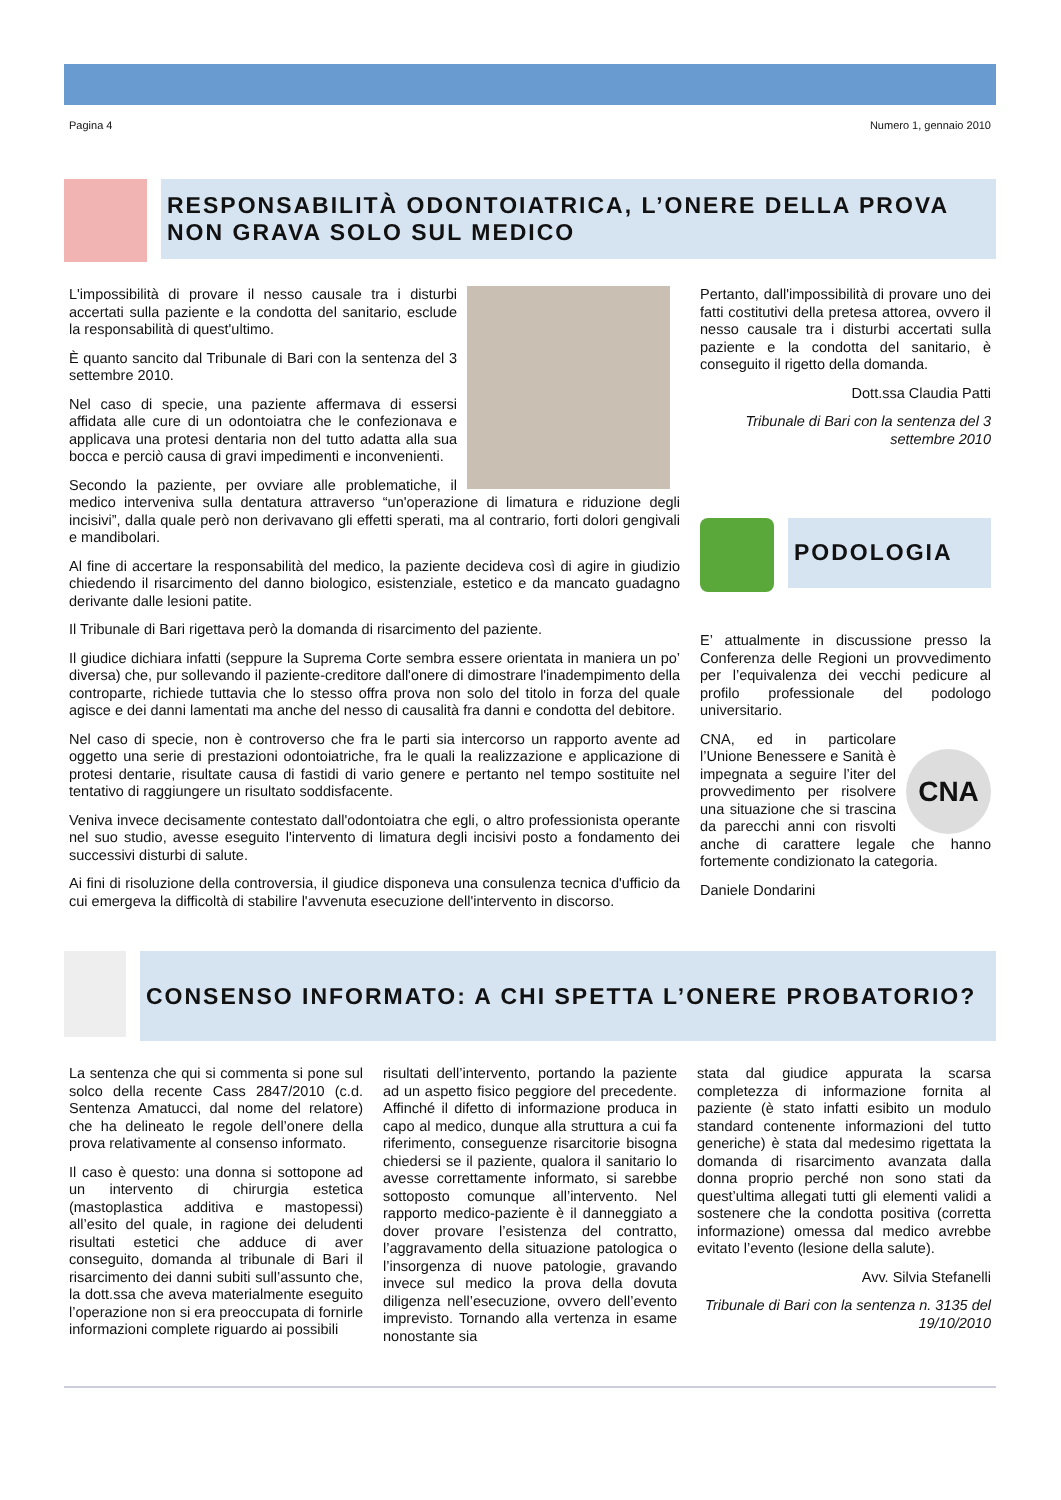Pagina 4 Numero 1, gennaio 2010
RESPONSABILITÀ ODONTOIATRICA, L’ONERE DELLA PROVA NON GRAVA SOLO SUL MEDICO
L'impossibilità di provare il nesso causale tra i disturbi accertati sulla paziente e la condotta del sanitario, esclude la responsabilità di quest'ultimo.
È quanto sancito dal Tribunale di Bari con la sentenza del 3 settembre 2010.
Nel caso di specie, una paziente affermava di essersi affidata alle cure di un odontoiatra che le confezionava e applicava una protesi dentaria non del tutto adatta alla sua bocca e perciò causa di gravi impedimenti e inconvenienti.
Secondo la paziente, per ovviare alle problematiche, il medico interveniva sulla dentatura attraverso “un'operazione di limatura e riduzione degli incisivi”, dalla quale però non derivavano gli effetti sperati, ma al contrario, forti dolori gengivali e mandibolari.
Al fine di accertare la responsabilità del medico, la paziente decideva così di agire in giudizio chiedendo il risarcimento del danno biologico, esistenziale, estetico e da mancato guadagno derivante dalle lesioni patite.
Il Tribunale di Bari rigettava però la domanda di risarcimento del paziente.
Il giudice dichiara infatti (seppure la Suprema Corte sembra essere orientata in maniera un po’ diversa) che, pur sollevando il paziente-creditore dall'onere di dimostrare l'inadempimento della controparte, richiede tuttavia che lo stesso offra prova non solo del titolo in forza del quale agisce e dei danni lamentati ma anche del nesso di causalità fra danni e condotta del debitore.
Nel caso di specie, non è controverso che fra le parti sia intercorso un rapporto avente ad oggetto una serie di prestazioni odontoiatriche, fra le quali la realizzazione e applicazione di protesi dentarie, risultate causa di fastidi di vario genere e pertanto nel tempo sostituite nel tentativo di raggiungere un risultato soddisfacente.
Veniva invece decisamente contestato dall'odontoiatra che egli, o altro professionista operante nel suo studio, avesse eseguito l'intervento di limatura degli incisivi posto a fondamento dei successivi disturbi di salute.
Ai fini di risoluzione della controversia, il giudice disponeva una consulenza tecnica d'ufficio da cui emergeva la difficoltà di stabilire l'avvenuta esecuzione dell'intervento in discorso.
Pertanto, dall'impossibilità di provare uno dei fatti costitutivi della pretesa attorea, ovvero il nesso causale tra i disturbi accertati sulla paziente e la condotta del sanitario, è conseguito il rigetto della domanda.
Dott.ssa Claudia Patti
Tribunale di Bari con la sentenza del 3 settembre 2010
PODOLOGIA
E’ attualmente in discussione presso la Conferenza delle Regioni un provvedimento per l’equivalenza dei vecchi pedicure al profilo professionale del podologo universitario.
CNA
CNA, ed in particolare l’Unione Benessere e Sanità è impegnata a seguire l’iter del provvedimento per risolvere una situazione che si trascina da parecchi anni con risvolti anche di carattere legale che hanno fortemente condizionato la categoria.
Daniele Dondarini
CONSENSO INFORMATO: A CHI SPETTA L’ONERE PROBATORIO?
La sentenza che qui si commenta si pone sul solco della recente Cass 2847/2010 (c.d. Sentenza Amatucci, dal nome del relatore) che ha delineato le regole dell’onere della prova relativamente al consenso informato.
Il caso è questo: una donna si sottopone ad un intervento di chirurgia estetica (mastoplastica additiva e mastopessi) all’esito del quale, in ragione dei deludenti risultati estetici che adduce di aver conseguito, domanda al tribunale di Bari il risarcimento dei danni subiti sull’assunto che, la dott.ssa che aveva materialmente eseguito l’operazione non si era preoccupata di fornirle informazioni complete riguardo ai possibili
risultati dell’intervento, portando la paziente ad un aspetto fisico peggiore del precedente. Affinché il difetto di informazione produca in capo al medico, dunque alla struttura a cui fa riferimento, conseguenze risarcitorie bisogna chiedersi se il paziente, qualora il sanitario lo avesse correttamente informato, si sarebbe sottoposto comunque all’intervento. Nel rapporto medico-paziente è il danneggiato a dover provare l’esistenza del contratto, l’aggravamento della situazione patologica o l’insorgenza di nuove patologie, gravando invece sul medico la prova della dovuta diligenza nell’esecuzione, ovvero dell’evento imprevisto. Tornando alla vertenza in esame nonostante sia
stata dal giudice appurata la scarsa completezza di informazione fornita al paziente (è stato infatti esibito un modulo standard contenente informazioni del tutto generiche) è stata dal medesimo rigettata la domanda di risarcimento avanzata dalla donna proprio perché non sono stati da quest’ultima allegati tutti gli elementi validi a sostenere che la condotta positiva (corretta informazione) omessa dal medico avrebbe evitato l’evento (lesione della salute).
Avv. Silvia Stefanelli
Tribunale di Bari con la sentenza n. 3135 del 19/10/2010